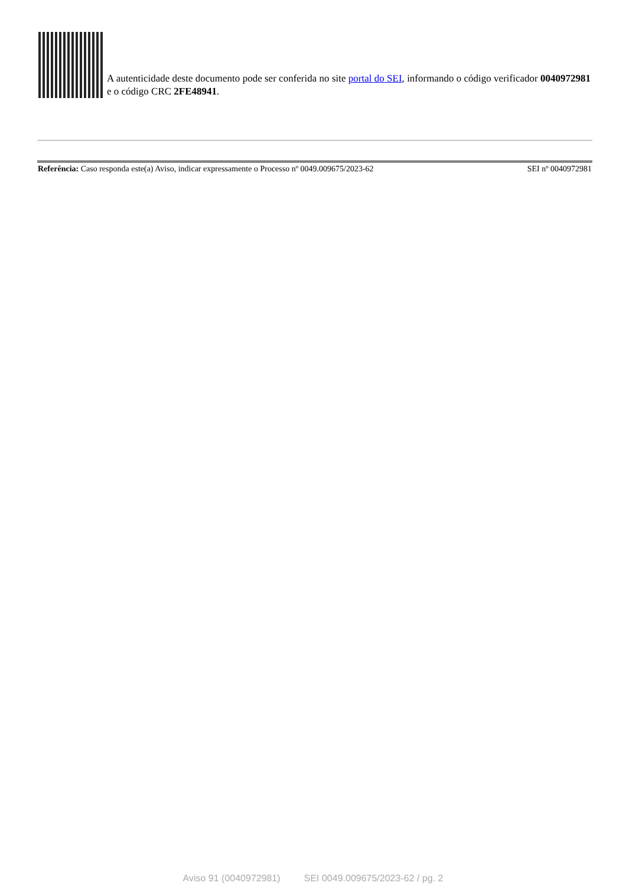A autenticidade deste documento pode ser conferida no site portal do SEI, informando o código verificador 0040972981 e o código CRC 2FE48941.
Referência: Caso responda este(a) Aviso, indicar expressamente o Processo nº 0049.009675/2023-62 SEI nº 0040972981
Aviso 91 (0040972981) SEI 0049.009675/2023-62 / pg. 2